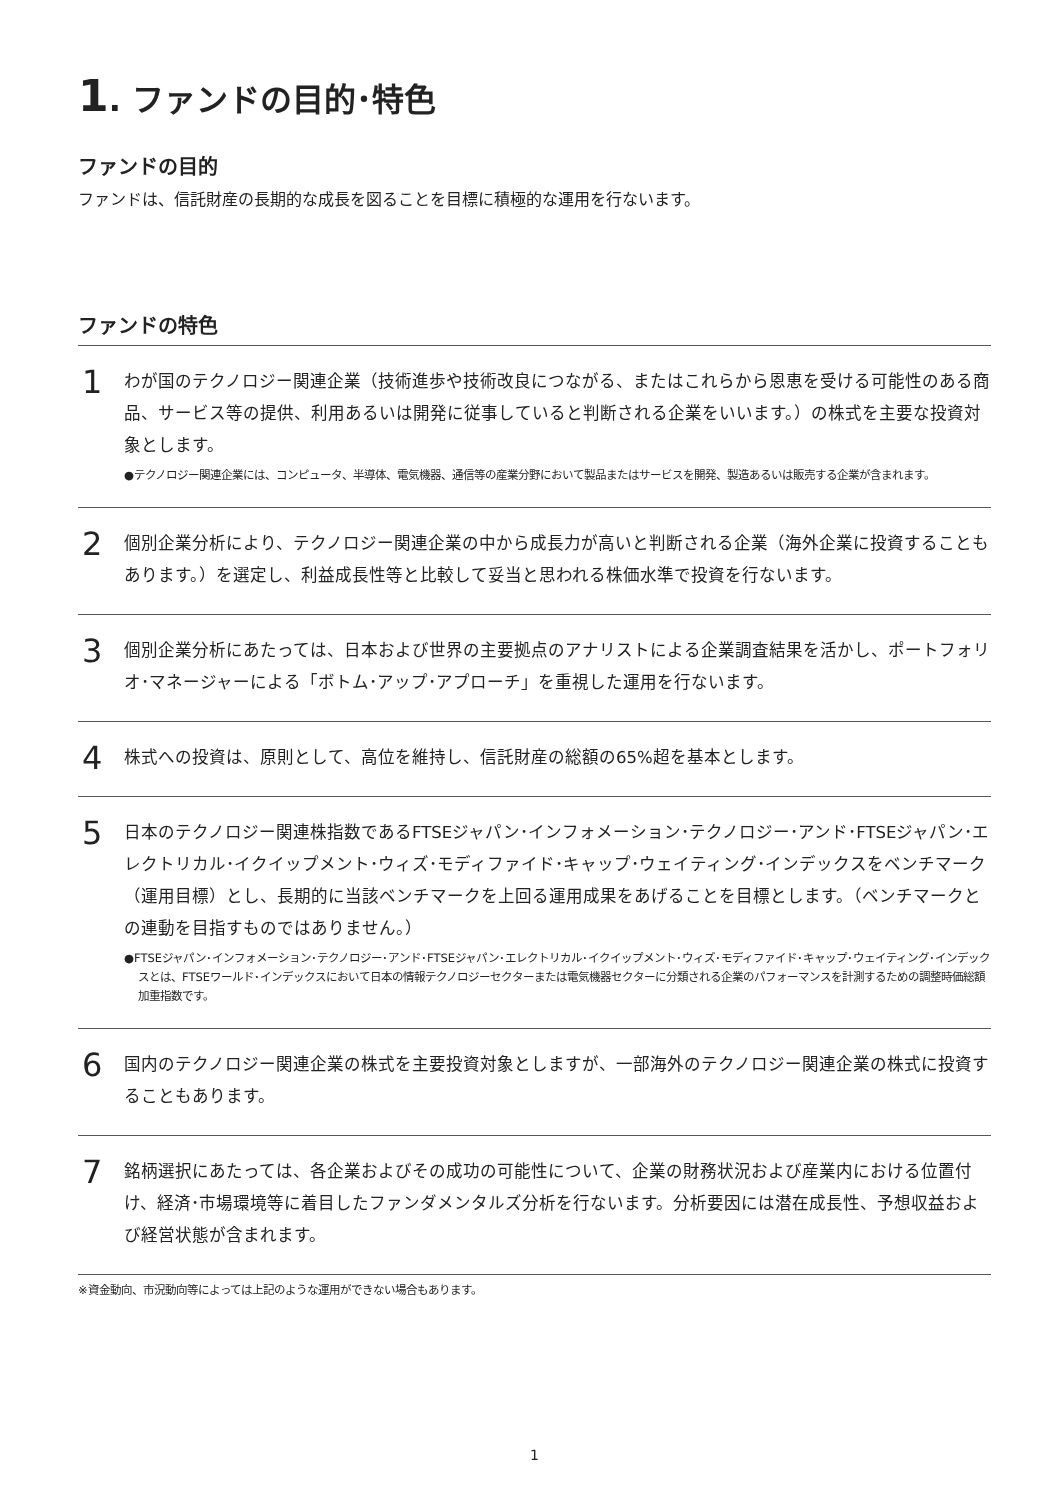1. ファンドの目的･特色
ファンドの目的
ファンドは、信託財産の長期的な成長を図ることを目標に積極的な運用を行ないます。
ファンドの特色
1
わが国のテクノロジー関連企業（技術進歩や技術改良につながる、またはこれらから恩恵を受ける可能性のある商品、サービス等の提供、利用あるいは開発に従事していると判断される企業をいいます。）の株式を主要な投資対象とします。
●テクノロジー関連企業には、コンピュータ、半導体、電気機器、通信等の産業分野において製品またはサービスを開発、製造あるいは販売する企業が含まれます。
2
個別企業分析により、テクノロジー関連企業の中から成長力が高いと判断される企業（海外企業に投資することもあります。）を選定し、利益成長性等と比較して妥当と思われる株価水準で投資を行ないます。
3
個別企業分析にあたっては、日本および世界の主要拠点のアナリストによる企業調査結果を活かし、ポートフォリオ･マネージャーによる「ボトム･アップ･アプローチ」を重視した運用を行ないます。
4
株式への投資は、原則として、高位を維持し、信託財産の総額の65%超を基本とします。
5
日本のテクノロジー関連株指数であるFTSEジャパン･インフォメーション･テクノロジー･アンド･FTSEジャパン･エレクトリカル･イクイップメント･ウィズ･モディファイド･キャップ･ウェイティング･インデックスをベンチマーク（運用目標）とし、長期的に当該ベンチマークを上回る運用成果をあげることを目標とします。（ベンチマークとの連動を目指すものではありません。）
●FTSEジャパン･インフォメーション･テクノロジー･アンド･FTSEジャパン･エレクトリカル･イクイップメント･ウィズ･モディファイド･キャップ･ウェイティング･インデックスとは、FTSEワールド･インデックスにおいて日本の情報テクノロジーセクターまたは電気機器セクターに分類される企業のパフォーマンスを計測するための調整時価総額加重指数です。
6
国内のテクノロジー関連企業の株式を主要投資対象としますが、一部海外のテクノロジー関連企業の株式に投資することもあります。
7
銘柄選択にあたっては、各企業およびその成功の可能性について、企業の財務状況および産業内における位置付け、経済･市場環境等に着目したファンダメンタルズ分析を行ないます。分析要因には潜在成長性、予想収益および経営状態が含まれます。
※資金動向、市況動向等によっては上記のような運用ができない場合もあります。
1